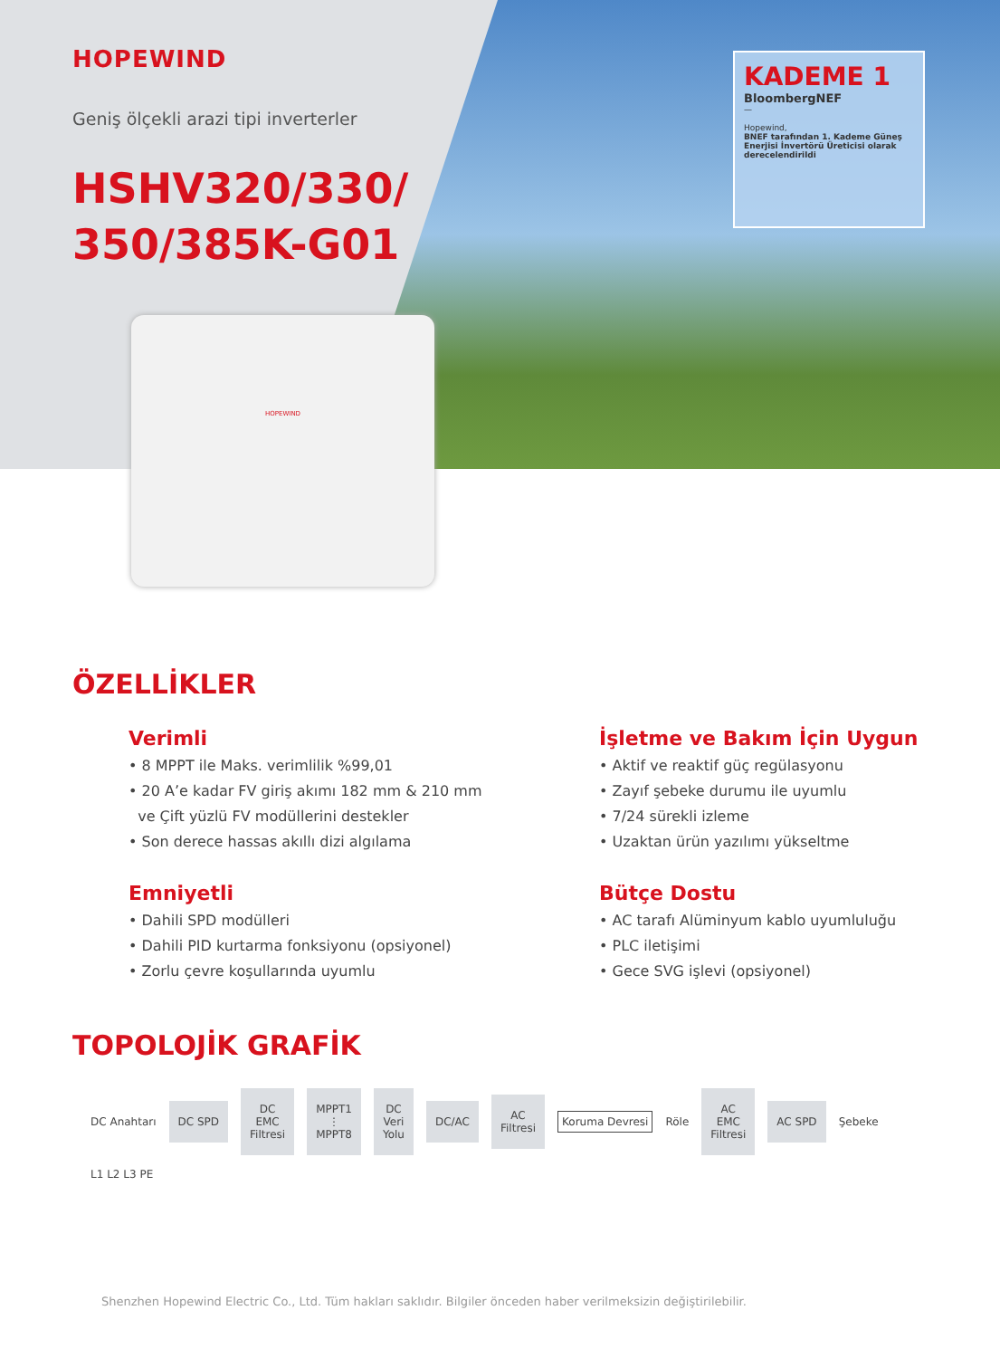HOPEWIND
Geniş ölçekli arazi tipi inverterler
HSHV320/330/
350/385K-G01
KADEME 1
BloombergNEF
—
Hopewind,
BNEF tarafından 1. Kademe Güneş Enerjisi İnvertörü Üreticisi olarak derecelendirildi
HOPEWIND
ÖZELLİKLER
Verimli
• 8 MPPT ile Maks. verimlilik %99,01
• 20 A’e kadar FV giriş akımı 182 mm & 210 mm
ve Çift yüzlü FV modüllerini destekler
• Son derece hassas akıllı dizi algılama
İşletme ve Bakım İçin Uygun
• Aktif ve reaktif güç regülasyonu
• Zayıf şebeke durumu ile uyumlu
• 7/24 sürekli izleme
• Uzaktan ürün yazılımı yükseltme
Emniyetli
• Dahili SPD modülleri
• Dahili PID kurtarma fonksiyonu (opsiyonel)
• Zorlu çevre koşullarında uyumlu
Bütçe Dostu
• AC tarafı Alüminyum kablo uyumluluğu
• PLC iletişimi
• Gece SVG işlevi (opsiyonel)
TOPOLOJİK GRAFİK
DC Anahtarı DC SPD DC
EMC
Filtresi MPPT1
⋮
MPPT8 DC
Veri
Yolu DC/AC AC
Filtresi Koruma Devresi Röle AC
EMC
Filtresi AC SPD Şebeke L1 L2 L3 PE
Shenzhen Hopewind Electric Co., Ltd. Tüm hakları saklıdır. Bilgiler önceden haber verilmeksizin değiştirilebilir.